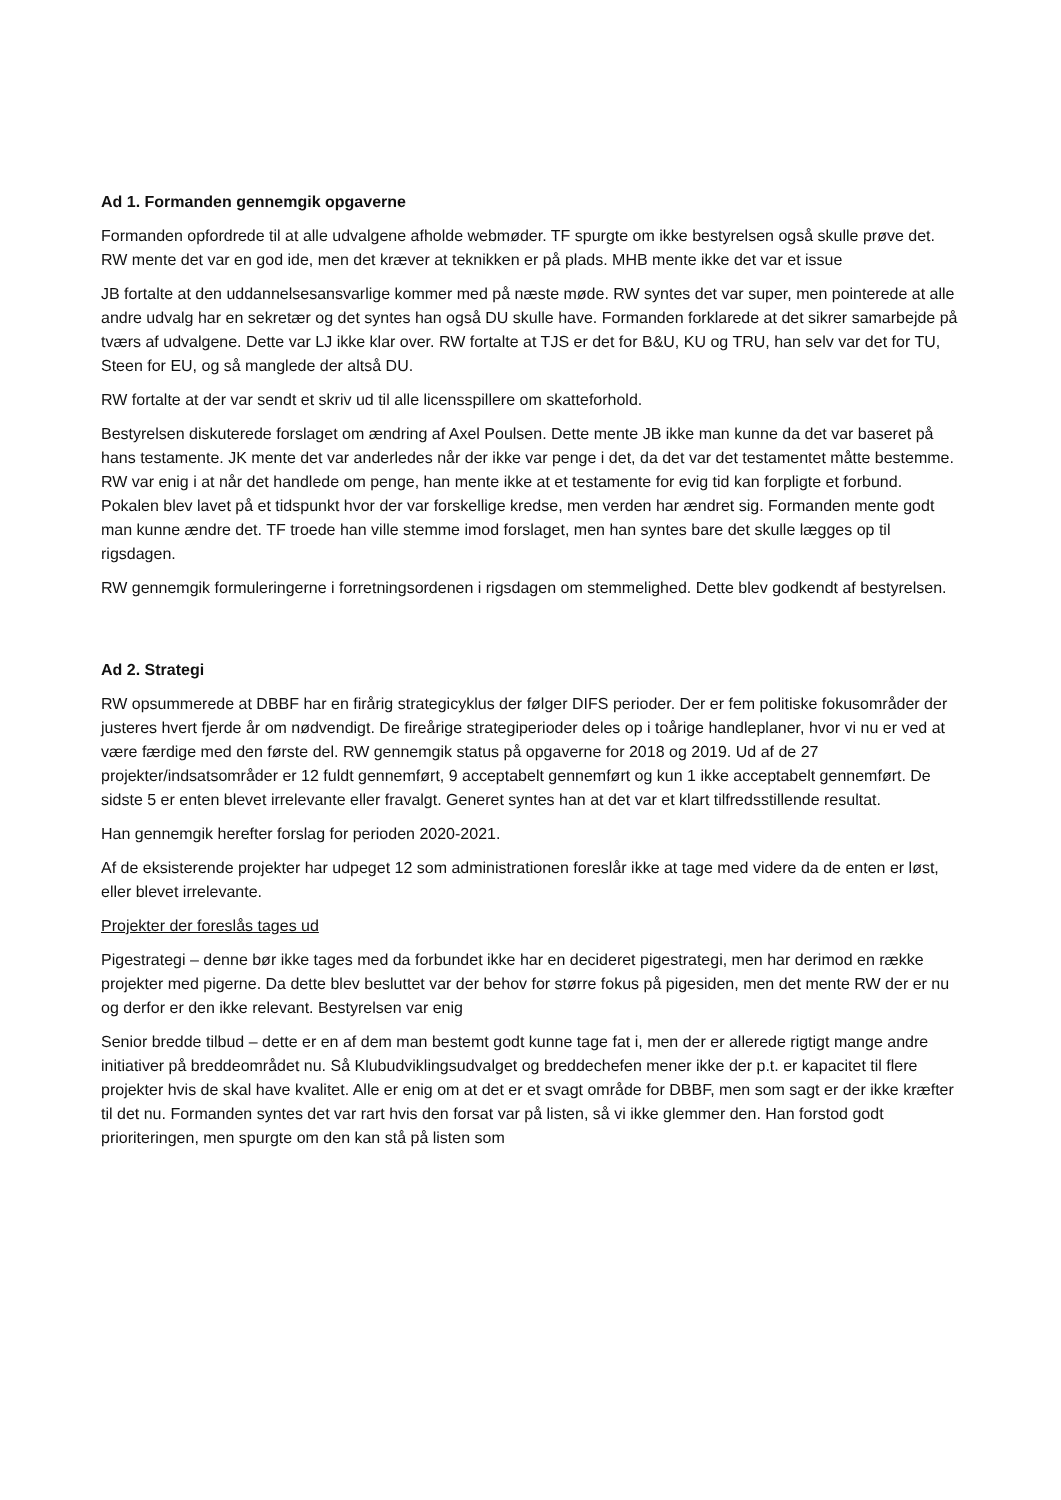Ad 1. Formanden gennemgik opgaverne
Formanden opfordrede til at alle udvalgene afholde webmøder. TF spurgte om ikke bestyrelsen også skulle prøve det. RW mente det var en god ide, men det kræver at teknikken er på plads. MHB mente ikke det var et issue
JB fortalte at den uddannelsesansvarlige kommer med på næste møde. RW syntes det var super, men pointerede at alle andre udvalg har en sekretær og det syntes han også DU skulle have. Formanden forklarede at det sikrer samarbejde på tværs af udvalgene. Dette var LJ ikke klar over. RW fortalte at TJS er det for B&U, KU og TRU, han selv var det for TU, Steen for EU, og så manglede der altså DU.
RW fortalte at der var sendt et skriv ud til alle licensspillere om skatteforhold.
Bestyrelsen diskuterede forslaget om ændring af Axel Poulsen. Dette mente JB ikke man kunne da det var baseret på hans testamente. JK mente det var anderledes når der ikke var penge i det, da det var det testamentet måtte bestemme. RW var enig i at når det handlede om penge, han mente ikke at et testamente for evig tid kan forpligte et forbund. Pokalen blev lavet på et tidspunkt hvor der var forskellige kredse, men verden har ændret sig. Formanden mente godt man kunne ændre det. TF troede han ville stemme imod forslaget, men han syntes bare det skulle lægges op til rigsdagen.
RW gennemgik formuleringerne i forretningsordenen i rigsdagen om stemmelighed. Dette blev godkendt af bestyrelsen.
Ad 2. Strategi
RW opsummerede at DBBF har en firårig strategicyklus der følger DIFS perioder. Der er fem politiske fokusområder der justeres hvert fjerde år om nødvendigt. De fireårige strategiperioder deles op i toårige handleplaner, hvor vi nu er ved at være færdige med den første del. RW gennemgik status på opgaverne for 2018 og 2019. Ud af de 27 projekter/indsatsområder er 12 fuldt gennemført, 9 acceptabelt gennemført og kun 1 ikke acceptabelt gennemført. De sidste 5 er enten blevet irrelevante eller fravalgt. Generet syntes han at det var et klart tilfredsstillende resultat.
Han gennemgik herefter forslag for perioden 2020-2021.
Af de eksisterende projekter har udpeget 12 som administrationen foreslår ikke at tage med videre da de enten er løst, eller blevet irrelevante.
Projekter der foreslås tages ud
Pigestrategi – denne bør ikke tages med da forbundet ikke har en decideret pigestrategi, men har derimod en række projekter med pigerne. Da dette blev besluttet var der behov for større fokus på pigesiden, men det mente RW der er nu og derfor er den ikke relevant. Bestyrelsen var enig
Senior bredde tilbud – dette er en af dem man bestemt godt kunne tage fat i, men der er allerede rigtigt mange andre initiativer på breddeområdet nu. Så Klubudviklingsudvalget og breddechefen mener ikke der p.t. er kapacitet til flere projekter hvis de skal have kvalitet. Alle er enig om at det er et svagt område for DBBF, men som sagt er der ikke kræfter til det nu. Formanden syntes det var rart hvis den forsat var på listen, så vi ikke glemmer den. Han forstod godt prioriteringen, men spurgte om den kan stå på listen som